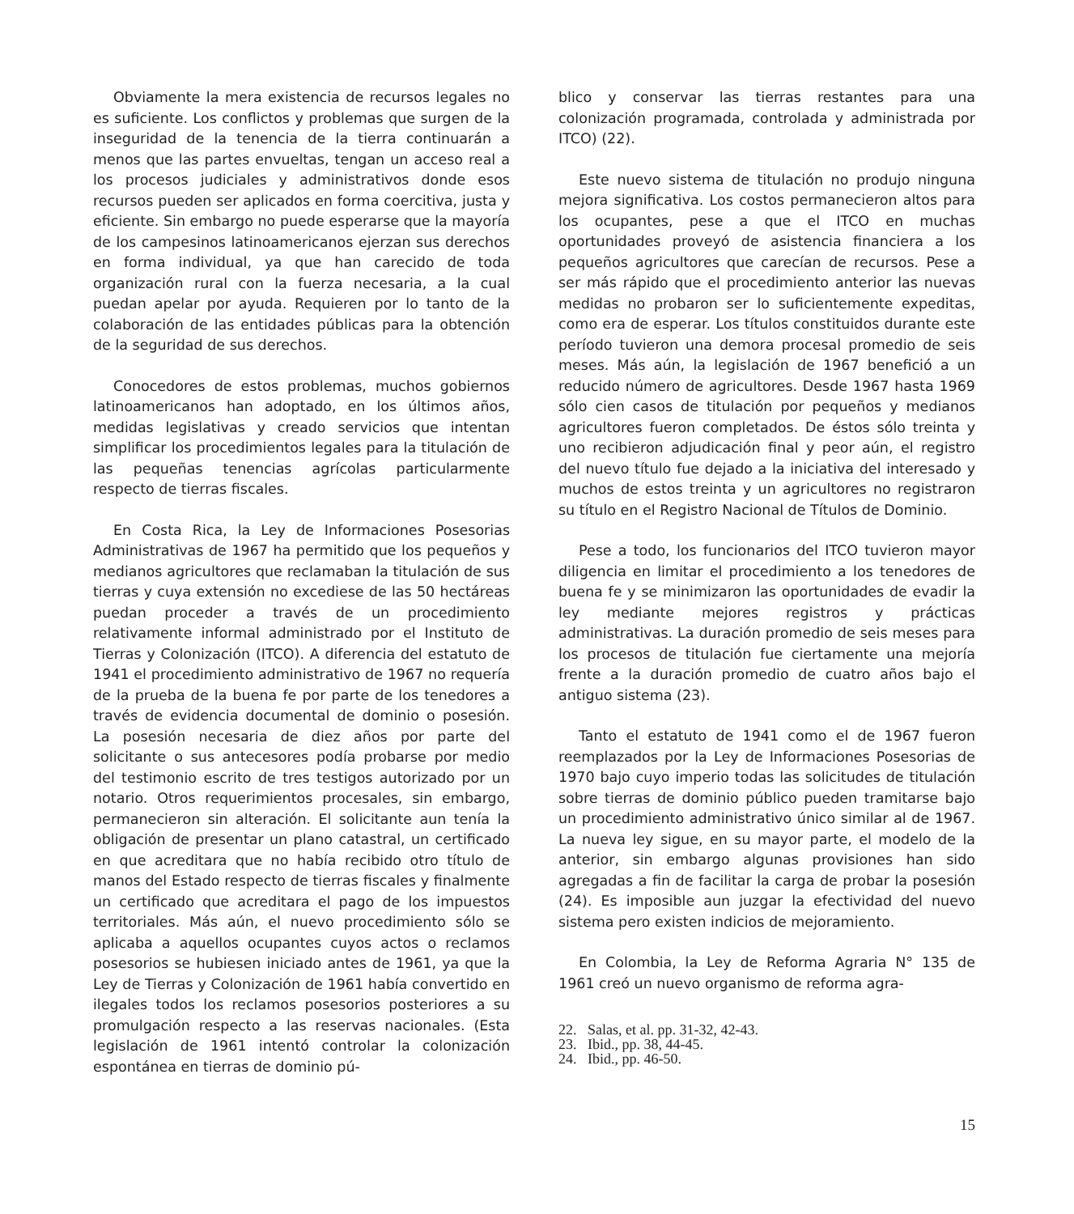Obviamente la mera existencia de recursos legales no es suficiente. Los conflictos y problemas que surgen de la inseguridad de la tenencia de la tierra continuarán a menos que las partes envueltas, tengan un acceso real a los procesos judiciales y administrativos donde esos recursos pueden ser aplicados en forma coercitiva, justa y eficiente. Sin embargo no puede esperarse que la mayoría de los campesinos latinoamericanos ejerzan sus derechos en forma individual, ya que han carecido de toda organización rural con la fuerza necesaria, a la cual puedan apelar por ayuda. Requieren por lo tanto de la colaboración de las entidades públicas para la obtención de la seguridad de sus derechos.
Conocedores de estos problemas, muchos gobiernos latinoamericanos han adoptado, en los últimos años, medidas legislativas y creado servicios que intentan simplificar los procedimientos legales para la titulación de las pequeñas tenencias agrícolas particularmente respecto de tierras fiscales.
En Costa Rica, la Ley de Informaciones Posesorias Administrativas de 1967 ha permitido que los pequeños y medianos agricultores que reclamaban la titulación de sus tierras y cuya extensión no excediese de las 50 hectáreas puedan proceder a través de un procedimiento relativamente informal administrado por el Instituto de Tierras y Colonización (ITCO). A diferencia del estatuto de 1941 el procedimiento administrativo de 1967 no requería de la prueba de la buena fe por parte de los tenedores a través de evidencia documental de dominio o posesión. La posesión necesaria de diez años por parte del solicitante o sus antecesores podía probarse por medio del testimonio escrito de tres testigos autorizado por un notario. Otros requerimientos procesales, sin embargo, permanecieron sin alteración. El solicitante aun tenía la obligación de presentar un plano catastral, un certificado en que acreditara que no había recibido otro título de manos del Estado respecto de tierras fiscales y finalmente un certificado que acreditara el pago de los impuestos territoriales. Más aún, el nuevo procedimiento sólo se aplicaba a aquellos ocupantes cuyos actos o reclamos posesorios se hubiesen iniciado antes de 1961, ya que la Ley de Tierras y Colonización de 1961 había convertido en ilegales todos los reclamos posesorios posteriores a su promulgación respecto a las reservas nacionales. (Esta legislación de 1961 intentó controlar la colonización espontánea en tierras de dominio pú-
blico y conservar las tierras restantes para una colonización programada, controlada y administrada por ITCO) (22).
Este nuevo sistema de titulación no produjo ninguna mejora significativa. Los costos permanecieron altos para los ocupantes, pese a que el ITCO en muchas oportunidades proveyó de asistencia financiera a los pequeños agricultores que carecían de recursos. Pese a ser más rápido que el procedimiento anterior las nuevas medidas no probaron ser lo suficientemente expeditas, como era de esperar. Los títulos constituidos durante este período tuvieron una demora procesal promedio de seis meses. Más aún, la legislación de 1967 benefició a un reducido número de agricultores. Desde 1967 hasta 1969 sólo cien casos de titulación por pequeños y medianos agricultores fueron completados. De éstos sólo treinta y uno recibieron adjudicación final y peor aún, el registro del nuevo título fue dejado a la iniciativa del interesado y muchos de estos treinta y un agricultores no registraron su título en el Registro Nacional de Títulos de Dominio.
Pese a todo, los funcionarios del ITCO tuvieron mayor diligencia en limitar el procedimiento a los tenedores de buena fe y se minimizaron las oportunidades de evadir la ley mediante mejores registros y prácticas administrativas. La duración promedio de seis meses para los procesos de titulación fue ciertamente una mejoría frente a la duración promedio de cuatro años bajo el antiguo sistema (23).
Tanto el estatuto de 1941 como el de 1967 fueron reemplazados por la Ley de Informaciones Posesorias de 1970 bajo cuyo imperio todas las solicitudes de titulación sobre tierras de dominio público pueden tramitarse bajo un procedimiento administrativo único similar al de 1967. La nueva ley sigue, en su mayor parte, el modelo de la anterior, sin embargo algunas provisiones han sido agregadas a fin de facilitar la carga de probar la posesión (24). Es imposible aun juzgar la efectividad del nuevo sistema pero existen indicios de mejoramiento.
En Colombia, la Ley de Reforma Agraria N° 135 de 1961 creó un nuevo organismo de reforma agra-
22. Salas, et al. pp. 31-32, 42-43.
23. Ibid., pp. 38, 44-45.
24. Ibid., pp. 46-50.
15